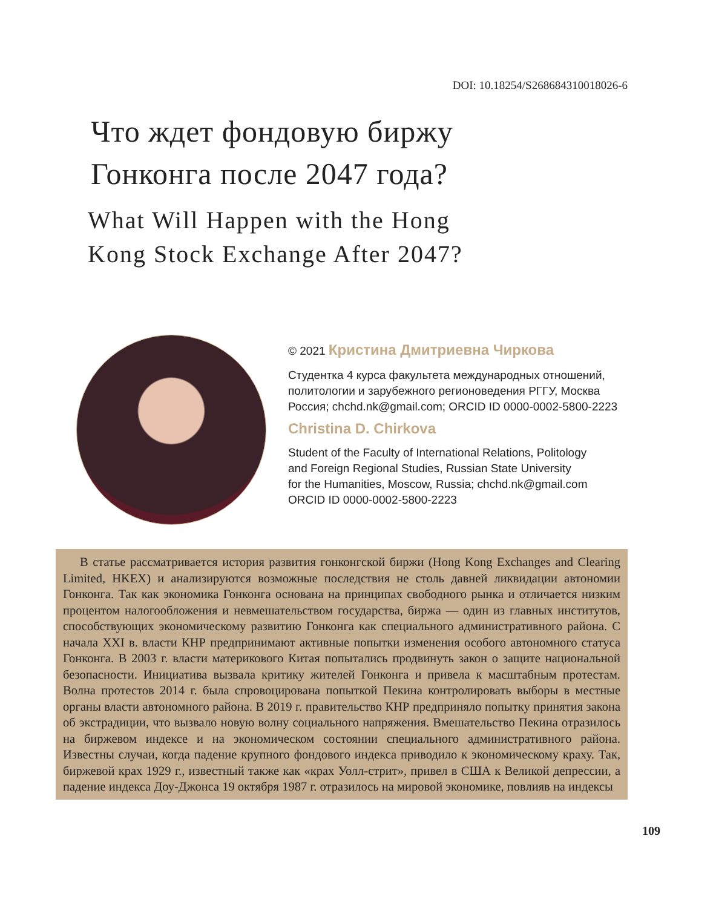DOI: 10.18254/S268684310018026-6
Что ждет фондовую биржу
Гонконга после 2047 года?
What Will Happen with the Hong
Kong Stock Exchange After 2047?
© 2021 Кристина Дмитриевна Чиркова
Студентка 4 курса факультета международных отношений,
политологии и зарубежного регионоведения РГГУ, Москва
Россия; chchd.nk@gmail.com; ORCID ID 0000-0002-5800-2223
Christina D. Chirkova
Student of the Faculty of International Relations, Politology
and Foreign Regional Studies, Russian State University
for the Humanities, Moscow, Russia; chchd.nk@gmail.com
ORCID ID 0000-0002-5800-2223
В статье рассматривается история развития гонконгской биржи (Hong Kong Exchanges and Clearing Limited, HKEX) и анализируются возможные последствия не столь давней ликвидации автономии Гонконга. Так как экономика Гонконга основана на принципах свободного рынка и отличается низким процентом налогообложения и невмешательством государства, биржа — один из главных институтов, способствующих экономическому развитию Гонконга как специального административного района. С начала XXI в. власти КНР предпринимают активные попытки изменения особого автономного статуса Гонконга. В 2003 г. власти материкового Китая попытались продвинуть закон о защите национальной безопасности. Инициатива вызвала критику жителей Гонконга и привела к масштабным протестам. Волна протестов 2014 г. была спровоцирована попыткой Пекина контролировать выборы в местные органы власти автономного района. В 2019 г. правительство КНР предприняло попытку принятия закона об экстрадиции, что вызвало новую волну социального напряжения. Вмешательство Пекина отразилось на биржевом индексе и на экономическом состоянии специального административного района. Известны случаи, когда падение крупного фондового индекса приводило к экономическому краху. Так, биржевой крах 1929 г., известный также как «крах Уолл-стрит», привел в США к Великой депрессии, а падение индекса Доу-Джонса 19 октября 1987 г. отразилось на мировой экономике, повлияв на индексы
109